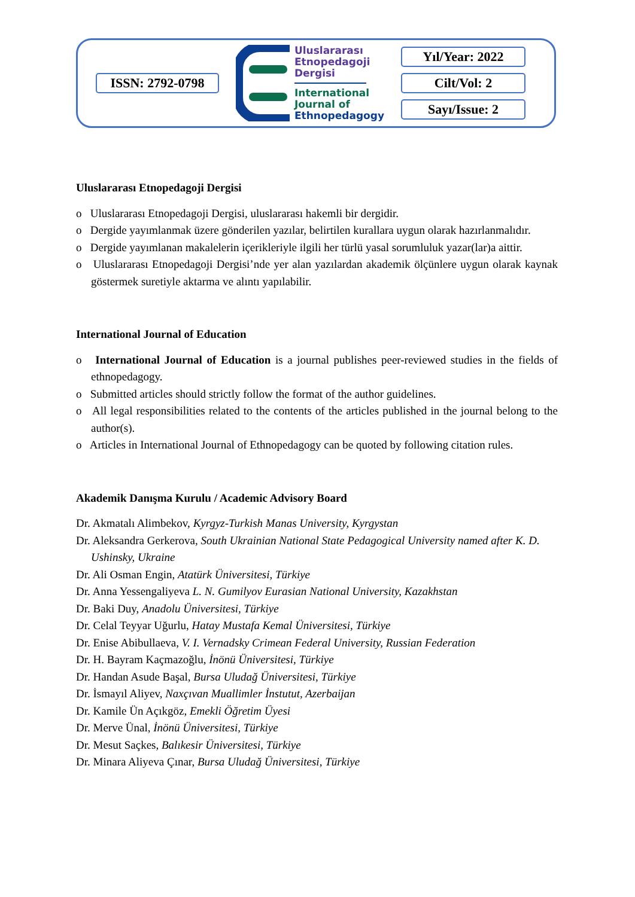ISSN: 2792-0798
Uluslararası
Etnopedagoji
Dergisi
International
Journal of
Ethnopedagogy
Yıl/Year: 2022
Cilt/Vol: 2
Sayı/Issue: 2
Uluslararası Etnopedagoji Dergisi
o Uluslararası Etnopedagoji Dergisi, uluslararası hakemli bir dergidir.
o Dergide yayımlanmak üzere gönderilen yazılar, belirtilen kurallara uygun olarak hazırlanmalıdır.
o Dergide yayımlanan makalelerin içerikleriyle ilgili her türlü yasal sorumluluk yazar(lar)a aittir.
o Uluslararası Etnopedagoji Dergisi’nde yer alan yazılardan akademik ölçünlere uygun olarak kaynak göstermek suretiyle aktarma ve alıntı yapılabilir.
International Journal of Education
o International Journal of Education is a journal publishes peer-reviewed studies in the fields of ethnopedagogy.
o Submitted articles should strictly follow the format of the author guidelines.
o All legal responsibilities related to the contents of the articles published in the journal belong to the author(s).
o Articles in International Journal of Ethnopedagogy can be quoted by following citation rules.
Akademik Danışma Kurulu / Academic Advisory Board
Dr. Akmatalı Alimbekov, Kyrgyz-Turkish Manas University, Kyrgystan
Dr. Aleksandra Gerkerova, South Ukrainian National State Pedagogical University named after K. D. Ushinsky, Ukraine
Dr. Ali Osman Engin, Atatürk Üniversitesi, Türkiye
Dr. Anna Yessengaliyeva L. N. Gumilyov Eurasian National University, Kazakhstan
Dr. Baki Duy, Anadolu Üniversitesi, Türkiye
Dr. Celal Teyyar Uğurlu, Hatay Mustafa Kemal Üniversitesi, Türkiye
Dr. Enise Abibullaeva, V. I. Vernadsky Crimean Federal University, Russian Federation
Dr. H. Bayram Kaçmazoğlu, İnönü Üniversitesi, Türkiye
Dr. Handan Asude Başal, Bursa Uludağ Üniversitesi, Türkiye
Dr. İsmayıl Aliyev, Naxçıvan Muallimler İnstutut, Azerbaijan
Dr. Kamile Ün Açıkgöz, Emekli Öğretim Üyesi
Dr. Merve Ünal, İnönü Üniversitesi, Türkiye
Dr. Mesut Saçkes, Balıkesir Üniversitesi, Türkiye
Dr. Minara Aliyeva Çınar, Bursa Uludağ Üniversitesi, Türkiye